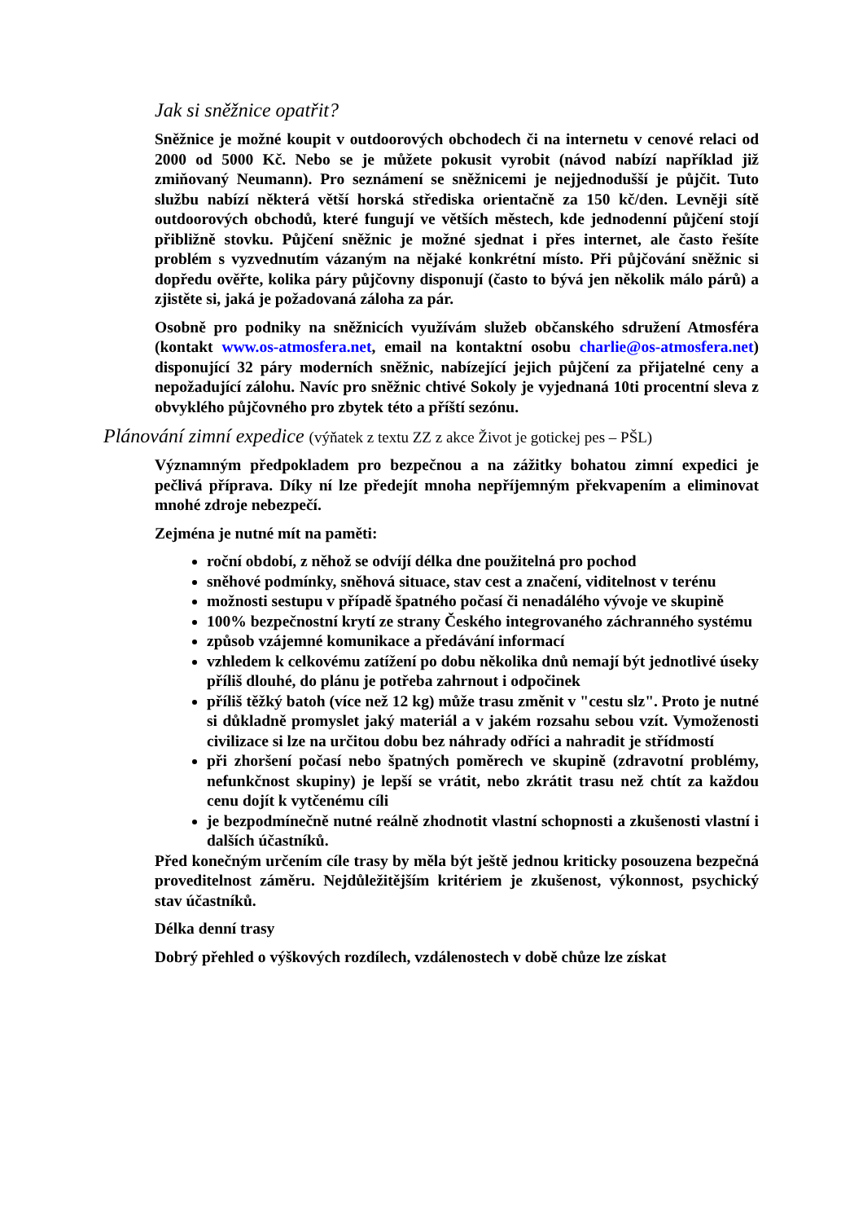Jak si sněžnice opatřit?
Sněžnice je možné koupit v outdoorových obchodech či na internetu v cenové relaci od 2000 od 5000 Kč. Nebo se je můžete pokusit vyrobit (návod nabízí například již zmiňovaný Neumann). Pro seznámení se sněžnicemi je nejjednodušší je půjčit. Tuto službu nabízí některá větší horská střediska orientačně za 150 kč/den. Levněji sítě outdoorových obchodů, které fungují ve větších městech, kde jednodenní půjčení stojí přibližně stovku. Půjčení sněžnic je možné sjednat i přes internet, ale často řešíte problém s vyzvednutím vázaným na nějaké konkrétní místo. Při půjčování sněžnic si dopředu ověřte, kolika páry půjčovny disponují (často to bývá jen několik málo párů) a zjistěte si, jaká je požadovaná záloha za pár.
Osobně pro podniky na sněžnicích využívám služeb občanského sdružení Atmosféra (kontakt www.os-atmosfera.net, email na kontaktní osobu charlie@os-atmosfera.net) disponující 32 páry moderních sněžnic, nabízející jejich půjčení za přijatelné ceny a nepožadující zálohu. Navíc pro sněžnic chtivé Sokoly je vyjednaná 10ti procentní sleva z obvyklého půjčovného pro zbytek této a příští sezónu.
Plánování zimní expedice (výňatek z textu ZZ z akce Život je gotickej pes – PŠL)
Významným předpokladem pro bezpečnou a na zážitky bohatou zimní expedici je pečlivá příprava. Díky ní lze předejít mnoha nepříjemným překvapením a eliminovat mnohé zdroje nebezpečí.
Zejména je nutné mít na paměti:
roční období, z něhož se odvíjí délka dne použitelná pro pochod
sněhové podmínky, sněhová situace, stav cest a značení, viditelnost v terénu
možnosti sestupu v případě špatného počasí či nenadálého vývoje ve skupině
100% bezpečnostní krytí ze strany Českého integrovaného záchranného systému
způsob vzájemné komunikace a předávání informací
vzhledem k celkovému zatížení po dobu několika dnů nemají být jednotlivé úseky příliš dlouhé, do plánu je potřeba zahrnout i odpočinek
příliš těžký batoh (více než 12 kg) může trasu změnit v "cestu slz". Proto je nutné si důkladně promyslet jaký materiál a v jakém rozsahu sebou vzít. Vymoženosti civilizace si lze na určitou dobu bez náhrady odříci a nahradit je střídmostí
při zhoršení počasí nebo špatných poměrech ve skupině (zdravotní problémy, nefunkčnost skupiny) je lepší se vrátit, nebo zkrátit trasu než chtít za každou cenu dojít k vytčenému cíli
je bezpodmínečně nutné reálně zhodnotit vlastní schopnosti a zkušenosti vlastní i dalších účastníků.
Před konečným určením cíle trasy by měla být ještě jednou kriticky posouzena bezpečná proveditelnost záměru. Nejdůležitějším kritériem je zkušenost, výkonnost, psychický stav účastníků.
Délka denní trasy
Dobrý přehled o výškových rozdílech, vzdálenostech v době chůze lze získat